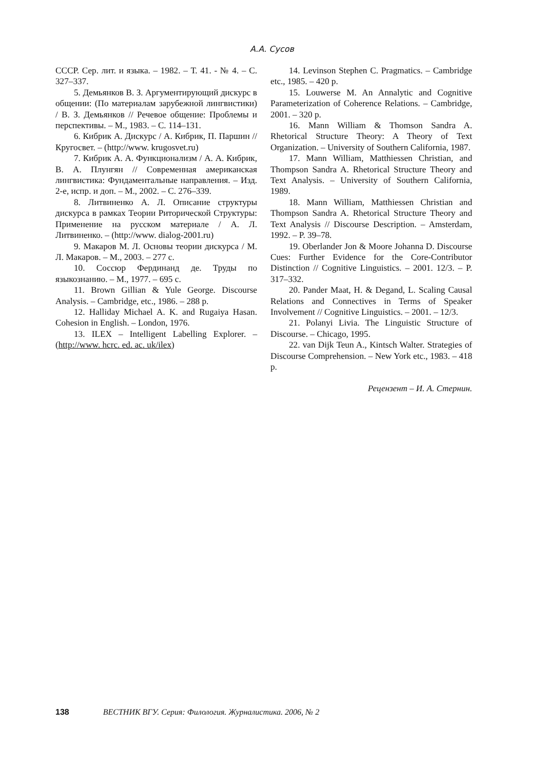А.А. Сусов
СССР. Сер. лит. и языка. – 1982. – Т. 41. - № 4. – С. 327–337.
5. Демьянков В. З. Аргументирующий дискурс в общении: (По материалам зарубежной лингвистики) / В. З. Демьянков // Речевое общение: Проблемы и перспективы. – М., 1983. – С. 114–131.
6. Кибрик А. Дискурс / А. Кибрик, П. Паршин // Кругосвет. – (http://www. krugosvet.ru)
7. Кибрик А. А. Функционализм / А. А. Кибрик, В. А. Плунгян // Современная американская лингвистика: Фундаментальные направления. – Изд. 2-е, испр. и доп. – М., 2002. – С. 276–339.
8. Литвиненко А. Л. Описание структуры дискурса в рамках Теории Риторической Структуры: Применение на русском материале / А. Л. Литвиненко. – (http://www. dialog-2001.ru)
9. Макаров М. Л. Основы теории дискурса / М. Л. Макаров. – М., 2003. – 277 с.
10. Соссюр Фердинанд де. Труды по языкознанию. – М., 1977. – 695 с.
11. Brown Gillian & Yule George. Discourse Analysis. – Cambridge, etc., 1986. – 288 p.
12. Halliday Michael A. K. and Rugaiya Hasan. Cohesion in English. – London, 1976.
13. ILEX – Intelligent Labelling Explorer. – (http://www. hcrc. ed. ac. uk/ilex)
14. Levinson Stephen C. Pragmatics. – Cambridge etc., 1985. – 420 p.
15. Louwerse M. An Annalytic and Cognitive Parameterization of Coherence Relations. – Cambridge, 2001. – 320 p.
16. Mann William & Thomson Sandra A. Rhetorical Structure Theory: A Theory of Text Organization. – University of Southern California, 1987.
17. Mann William, Matthiessen Christian, and Thompson Sandra A. Rhetorical Structure Theory and Text Analysis. – University of Southern California, 1989.
18. Mann William, Matthiessen Christian and Thompson Sandra A. Rhetorical Structure Theory and Text Analysis // Discourse Description. – Amsterdam, 1992. – P. 39–78.
19. Oberlander Jon & Moore Johanna D. Discourse Cues: Further Evidence for the Core-Contributor Distinction // Cognitive Linguistics. – 2001. 12/3. – P. 317–332.
20. Pander Maat, H. & Degand, L. Scaling Causal Relations and Connectives in Terms of Speaker Involvement // Cognitive Linguistics. – 2001. – 12/3.
21. Polanyi Livia. The Linguistic Structure of Discourse. – Chicago, 1995.
22. van Dijk Teun A., Kintsch Walter. Strategies of Discourse Comprehension. – New York etc., 1983. – 418 p.
Рецензент – И. А. Стернин.
138 ВЕСТНИК ВГУ. Серия: Филология. Журналистика. 2006, № 2